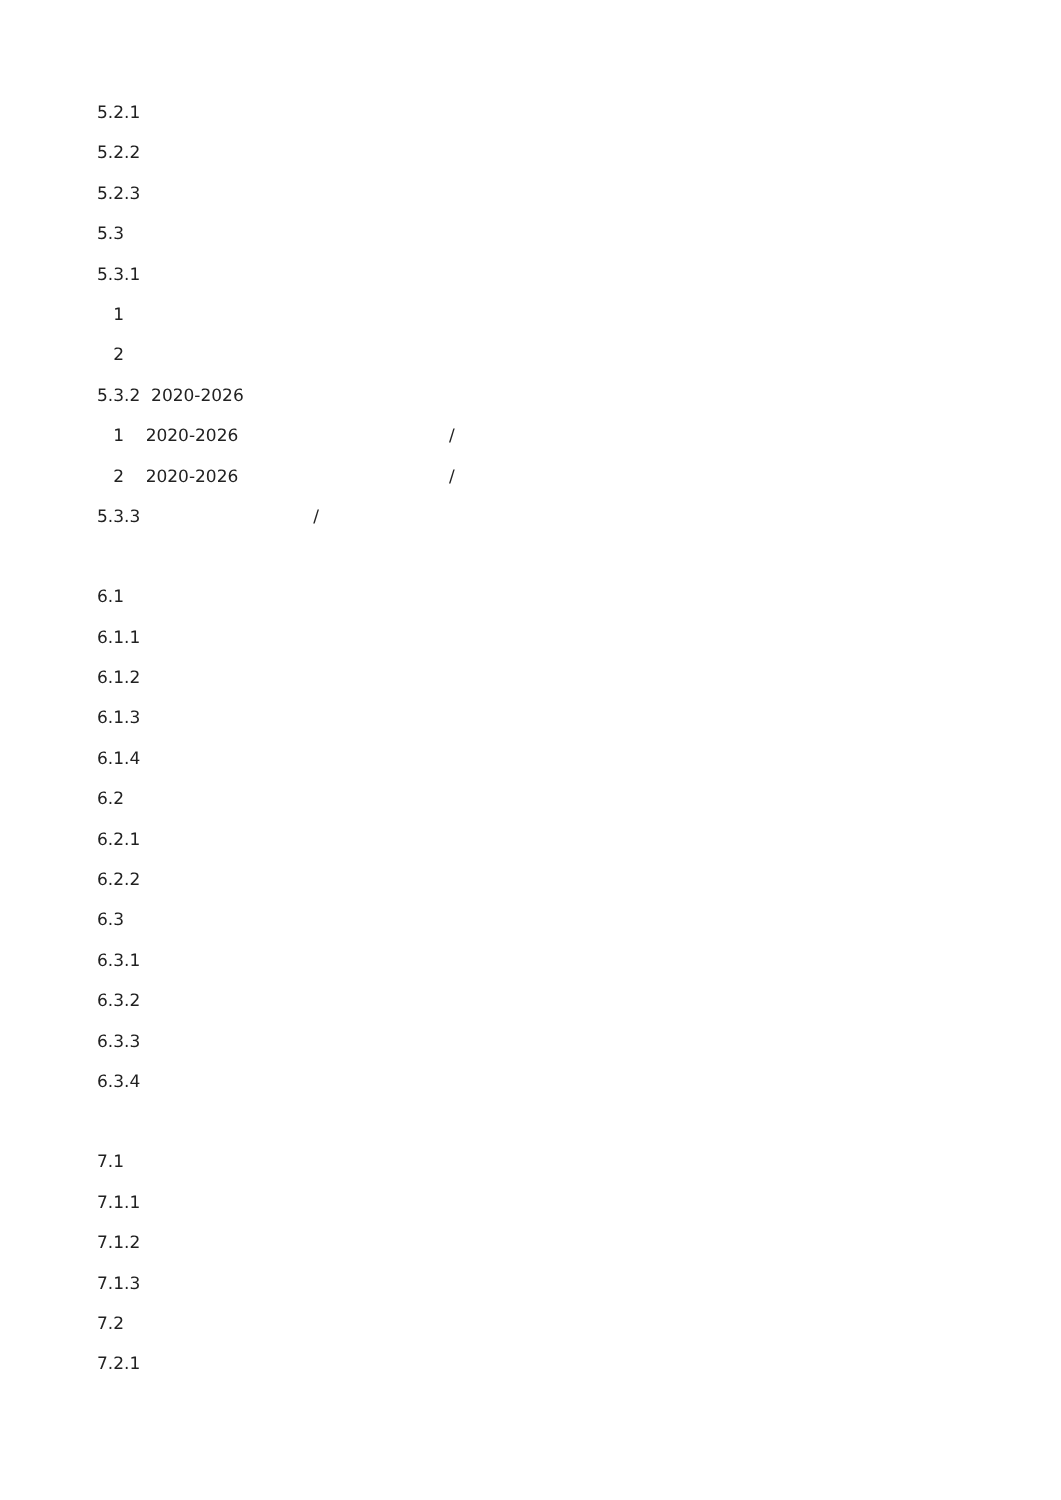5.2.1
5.2.2
5.2.3
5.3
5.3.1
1
2
5.3.2 2020-2026
1 2020-2026 /
2 2020-2026 /
5.3.3 /
6.1
6.1.1
6.1.2
6.1.3
6.1.4
6.2
6.2.1
6.2.2
6.3
6.3.1
6.3.2
6.3.3
6.3.4
7.1
7.1.1
7.1.2
7.1.3
7.2
7.2.1